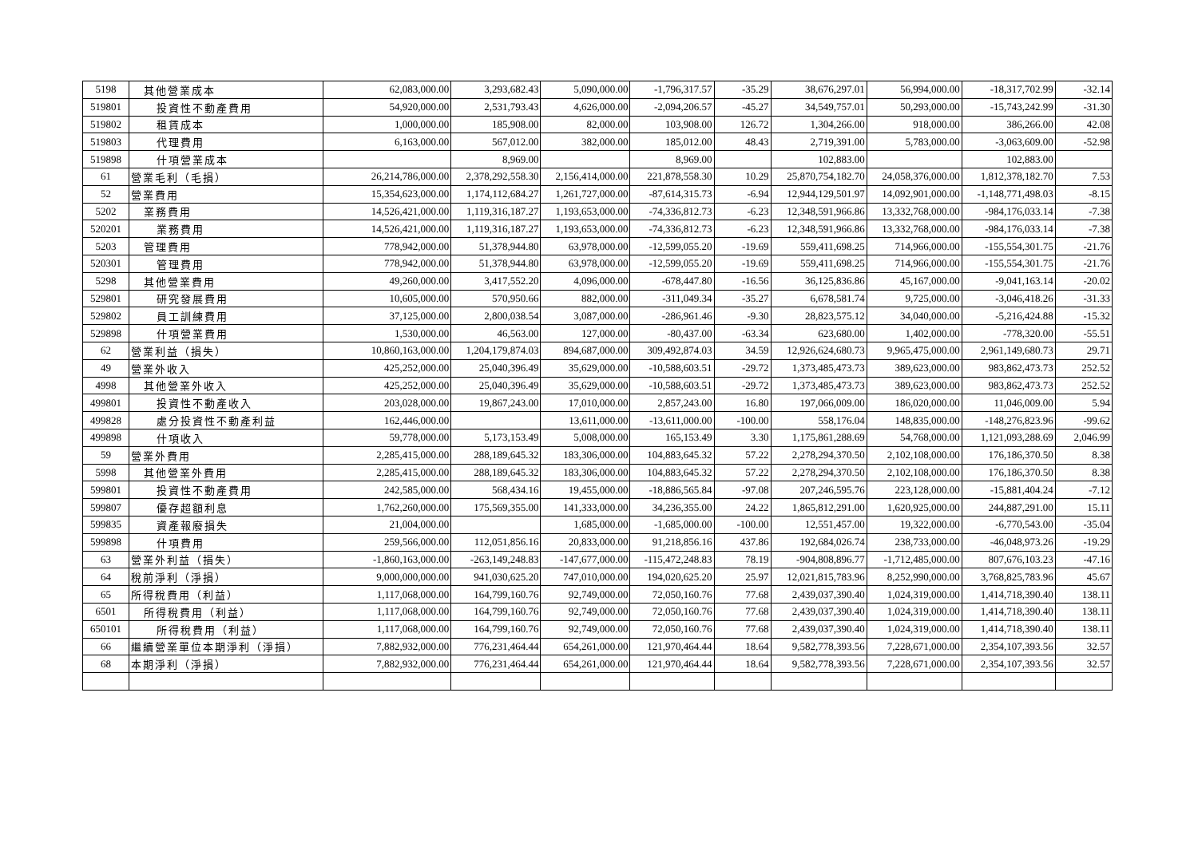| 5198 | 其他營業成本 | 62,083,000.00 | 3,293,682.43 | 5,090,000.00 | -1,796,317.57 | -35.29 | 38,676,297.01 | 56,994,000.00 | -18,317,702.99 | -32.14 |
| 519801 | 投資性不動產費用 | 54,920,000.00 | 2,531,793.43 | 4,626,000.00 | -2,094,206.57 | -45.27 | 34,549,757.01 | 50,293,000.00 | -15,743,242.99 | -31.30 |
| 519802 | 租賃成本 | 1,000,000.00 | 185,908.00 | 82,000.00 | 103,908.00 | 126.72 | 1,304,266.00 | 918,000.00 | 386,266.00 | 42.08 |
| 519803 | 代理費用 | 6,163,000.00 | 567,012.00 | 382,000.00 | 185,012.00 | 48.43 | 2,719,391.00 | 5,783,000.00 | -3,063,609.00 | -52.98 |
| 519898 | 什項營業成本 | | 8,969.00 | | 8,969.00 | | 102,883.00 | | 102,883.00 | |
| 61 | 營業毛利（毛損） | 26,214,786,000.00 | 2,378,292,558.30 | 2,156,414,000.00 | 221,878,558.30 | 10.29 | 25,870,754,182.70 | 24,058,376,000.00 | 1,812,378,182.70 | 7.53 |
| 52 | 營業費用 | 15,354,623,000.00 | 1,174,112,684.27 | 1,261,727,000.00 | -87,614,315.73 | -6.94 | 12,944,129,501.97 | 14,092,901,000.00 | -1,148,771,498.03 | -8.15 |
| 5202 | 業務費用 | 14,526,421,000.00 | 1,119,316,187.27 | 1,193,653,000.00 | -74,336,812.73 | -6.23 | 12,348,591,966.86 | 13,332,768,000.00 | -984,176,033.14 | -7.38 |
| 520201 | 業務費用 | 14,526,421,000.00 | 1,119,316,187.27 | 1,193,653,000.00 | -74,336,812.73 | -6.23 | 12,348,591,966.86 | 13,332,768,000.00 | -984,176,033.14 | -7.38 |
| 5203 | 管理費用 | 778,942,000.00 | 51,378,944.80 | 63,978,000.00 | -12,599,055.20 | -19.69 | 559,411,698.25 | 714,966,000.00 | -155,554,301.75 | -21.76 |
| 520301 | 管理費用 | 778,942,000.00 | 51,378,944.80 | 63,978,000.00 | -12,599,055.20 | -19.69 | 559,411,698.25 | 714,966,000.00 | -155,554,301.75 | -21.76 |
| 5298 | 其他營業費用 | 49,260,000.00 | 3,417,552.20 | 4,096,000.00 | -678,447.80 | -16.56 | 36,125,836.86 | 45,167,000.00 | -9,041,163.14 | -20.02 |
| 529801 | 研究發展費用 | 10,605,000.00 | 570,950.66 | 882,000.00 | -311,049.34 | -35.27 | 6,678,581.74 | 9,725,000.00 | -3,046,418.26 | -31.33 |
| 529802 | 員工訓練費用 | 37,125,000.00 | 2,800,038.54 | 3,087,000.00 | -286,961.46 | -9.30 | 28,823,575.12 | 34,040,000.00 | -5,216,424.88 | -15.32 |
| 529898 | 什項營業費用 | 1,530,000.00 | 46,563.00 | 127,000.00 | -80,437.00 | -63.34 | 623,680.00 | 1,402,000.00 | -778,320.00 | -55.51 |
| 62 | 營業利益（損失） | 10,860,163,000.00 | 1,204,179,874.03 | 894,687,000.00 | 309,492,874.03 | 34.59 | 12,926,624,680.73 | 9,965,475,000.00 | 2,961,149,680.73 | 29.71 |
| 49 | 營業外收入 | 425,252,000.00 | 25,040,396.49 | 35,629,000.00 | -10,588,603.51 | -29.72 | 1,373,485,473.73 | 389,623,000.00 | 983,862,473.73 | 252.52 |
| 4998 | 其他營業外收入 | 425,252,000.00 | 25,040,396.49 | 35,629,000.00 | -10,588,603.51 | -29.72 | 1,373,485,473.73 | 389,623,000.00 | 983,862,473.73 | 252.52 |
| 499801 | 投資性不動產收入 | 203,028,000.00 | 19,867,243.00 | 17,010,000.00 | 2,857,243.00 | 16.80 | 197,066,009.00 | 186,020,000.00 | 11,046,009.00 | 5.94 |
| 499828 | 處分投資性不動產利益 | 162,446,000.00 | | 13,611,000.00 | -13,611,000.00 | -100.00 | 558,176.04 | 148,835,000.00 | -148,276,823.96 | -99.62 |
| 499898 | 什項收入 | 59,778,000.00 | 5,173,153.49 | 5,008,000.00 | 165,153.49 | 3.30 | 1,175,861,288.69 | 54,768,000.00 | 1,121,093,288.69 | 2,046.99 |
| 59 | 營業外費用 | 2,285,415,000.00 | 288,189,645.32 | 183,306,000.00 | 104,883,645.32 | 57.22 | 2,278,294,370.50 | 2,102,108,000.00 | 176,186,370.50 | 8.38 |
| 5998 | 其他營業外費用 | 2,285,415,000.00 | 288,189,645.32 | 183,306,000.00 | 104,883,645.32 | 57.22 | 2,278,294,370.50 | 2,102,108,000.00 | 176,186,370.50 | 8.38 |
| 599801 | 投資性不動產費用 | 242,585,000.00 | 568,434.16 | 19,455,000.00 | -18,886,565.84 | -97.08 | 207,246,595.76 | 223,128,000.00 | -15,881,404.24 | -7.12 |
| 599807 | 優存超額利息 | 1,762,260,000.00 | 175,569,355.00 | 141,333,000.00 | 34,236,355.00 | 24.22 | 1,865,812,291.00 | 1,620,925,000.00 | 244,887,291.00 | 15.11 |
| 599835 | 資產報廢損失 | 21,004,000.00 | | 1,685,000.00 | -1,685,000.00 | -100.00 | 12,551,457.00 | 19,322,000.00 | -6,770,543.00 | -35.04 |
| 599898 | 什項費用 | 259,566,000.00 | 112,051,856.16 | 20,833,000.00 | 91,218,856.16 | 437.86 | 192,684,026.74 | 238,733,000.00 | -46,048,973.26 | -19.29 |
| 63 | 營業外利益（損失） | -1,860,163,000.00 | -263,149,248.83 | -147,677,000.00 | -115,472,248.83 | 78.19 | -904,808,896.77 | -1,712,485,000.00 | 807,676,103.23 | -47.16 |
| 64 | 稅前淨利（淨損） | 9,000,000,000.00 | 941,030,625.20 | 747,010,000.00 | 194,020,625.20 | 25.97 | 12,021,815,783.96 | 8,252,990,000.00 | 3,768,825,783.96 | 45.67 |
| 65 | 所得稅費用（利益） | 1,117,068,000.00 | 164,799,160.76 | 92,749,000.00 | 72,050,160.76 | 77.68 | 2,439,037,390.40 | 1,024,319,000.00 | 1,414,718,390.40 | 138.11 |
| 6501 | 所得稅費用（利益） | 1,117,068,000.00 | 164,799,160.76 | 92,749,000.00 | 72,050,160.76 | 77.68 | 2,439,037,390.40 | 1,024,319,000.00 | 1,414,718,390.40 | 138.11 |
| 650101 | 所得稅費用（利益） | 1,117,068,000.00 | 164,799,160.76 | 92,749,000.00 | 72,050,160.76 | 77.68 | 2,439,037,390.40 | 1,024,319,000.00 | 1,414,718,390.40 | 138.11 |
| 66 | 繼續營業單位本期淨利（淨損） | 7,882,932,000.00 | 776,231,464.44 | 654,261,000.00 | 121,970,464.44 | 18.64 | 9,582,778,393.56 | 7,228,671,000.00 | 2,354,107,393.56 | 32.57 |
| 68 | 本期淨利（淨損） | 7,882,932,000.00 | 776,231,464.44 | 654,261,000.00 | 121,970,464.44 | 18.64 | 9,582,778,393.56 | 7,228,671,000.00 | 2,354,107,393.56 | 32.57 |